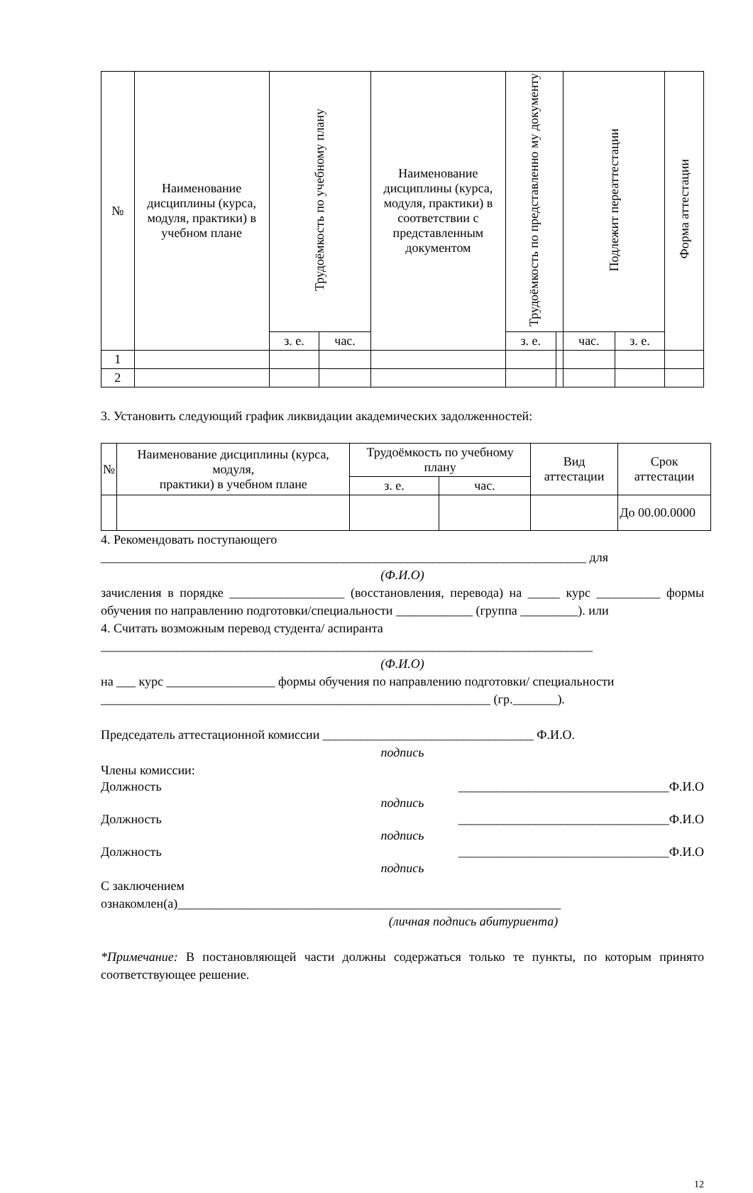| № | Наименование дисциплины (курса, модуля, практики) в учебном плане | Трудоёмкость по учебному плану | | Наименование дисциплины (курса, модуля, практики) в соответствии с представленным документом | Трудоёмкость по представленно му документу | | Подлежит переаттестации | | Форма аттестации |
| --- | --- | --- | --- | --- | --- | --- | --- | --- | --- |
| | | з. е. | час. | | з. е. | | час. | з. е. | |
| 1 | | | | | | | | | |
| 2 | | | | | | | | | |
3. Установить следующий график ликвидации академических задолженностей:
| № | Наименование дисциплины (курса, модуля, практики) в учебном плане | Трудоёмкость по учебному плану | | Вид аттестации | Срок аттестации |
| --- | --- | --- | --- | --- | --- |
| | | з. е. | час. | | |
| | | | | | До 00.00.0000 |
4. Рекомендовать поступающего
____________________________________________________________________________ для
(Ф.И.О)
зачисления в порядке __________________ (восстановления, перевода) на _____ курс __________ формы обучения по направлению подготовки/специальности ____________ (группа _________). или
4. Считать возможным перевод студента/ аспиранта
_____________________________________________________________________________
(Ф.И.О)
на ___ курс _________________ формы обучения по направлению подготовки/ специальности
_____________________________________________________________ (гр._______).
Председатель аттестационной комиссии _________________________________ Ф.И.О.
подпись
Члены комиссии:
Должность _________________________________Ф.И.О
подпись
Должность _________________________________Ф.И.О
подпись
Должность _________________________________Ф.И.О
подпись
С заключением
ознакомлен(а)____________________________________________________________
(личная подпись абитуриента)
*Примечание: В постановляющей части должны содержаться только те пункты, по которым принято соответствующее решение.
12